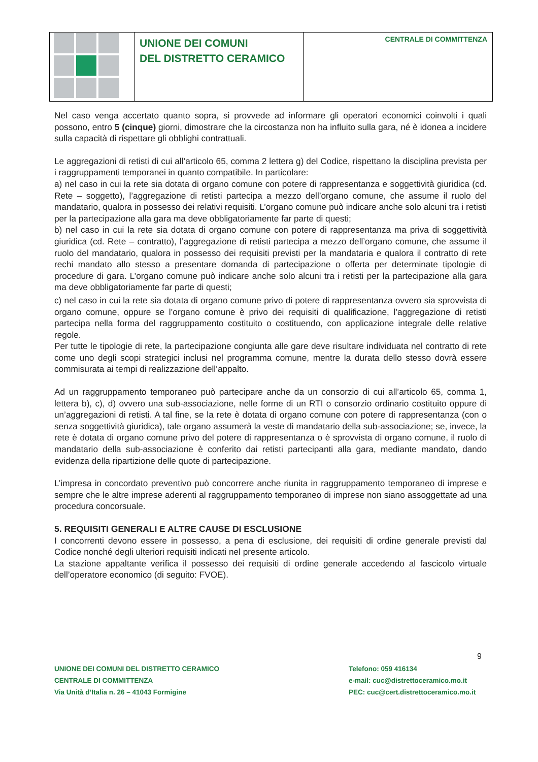UNIONE DEI COMUNI
DEL DISTRETTO CERAMICO
CENTRALE DI COMMITTENZA
Nel caso venga accertato quanto sopra, si provvede ad informare gli operatori economici coinvolti i quali possono, entro 5 (cinque) giorni, dimostrare che la circostanza non ha influito sulla gara, né è idonea a incidere sulla capacità di rispettare gli obblighi contrattuali.
Le aggregazioni di retisti di cui all’articolo 65, comma 2 lettera g) del Codice, rispettano la disciplina prevista per i raggruppamenti temporanei in quanto compatibile. In particolare:
a) nel caso in cui la rete sia dotata di organo comune con potere di rappresentanza e soggettività giuridica (cd. Rete – soggetto), l’aggregazione di retisti partecipa a mezzo dell’organo comune, che assume il ruolo del mandatario, qualora in possesso dei relativi requisiti. L’organo comune può indicare anche solo alcuni tra i retisti per la partecipazione alla gara ma deve obbligatoriamente far parte di questi;
b) nel caso in cui la rete sia dotata di organo comune con potere di rappresentanza ma priva di soggettività giuridica (cd. Rete – contratto), l’aggregazione di retisti partecipa a mezzo dell’organo comune, che assume il ruolo del mandatario, qualora in possesso dei requisiti previsti per la mandataria e qualora il contratto di rete rechi mandato allo stesso a presentare domanda di partecipazione o offerta per determinate tipologie di procedure di gara. L’organo comune può indicare anche solo alcuni tra i retisti per la partecipazione alla gara ma deve obbligatoriamente far parte di questi;
c) nel caso in cui la rete sia dotata di organo comune privo di potere di rappresentanza ovvero sia sprovvista di organo comune, oppure se l’organo comune è privo dei requisiti di qualificazione, l’aggregazione di retisti partecipa nella forma del raggruppamento costituito o costituendo, con applicazione integrale delle relative regole.
Per tutte le tipologie di rete, la partecipazione congiunta alle gare deve risultare individuata nel contratto di rete come uno degli scopi strategici inclusi nel programma comune, mentre la durata dello stesso dovrà essere commisurata ai tempi di realizzazione dell’appalto.
Ad un raggruppamento temporaneo può partecipare anche da un consorzio di cui all’articolo 65, comma 1, lettera b), c), d) ovvero una sub-associazione, nelle forme di un RTI o consorzio ordinario costituito oppure di un’aggregazioni di retisti. A tal fine, se la rete è dotata di organo comune con potere di rappresentanza (con o senza soggettività giuridica), tale organo assumerà la veste di mandatario della sub-associazione; se, invece, la rete è dotata di organo comune privo del potere di rappresentanza o è sprovvista di organo comune, il ruolo di mandatario della sub-associazione è conferito dai retisti partecipanti alla gara, mediante mandato, dando evidenza della ripartizione delle quote di partecipazione.
L’impresa in concordato preventivo può concorrere anche riunita in raggruppamento temporaneo di imprese e sempre che le altre imprese aderenti al raggruppamento temporaneo di imprese non siano assoggettate ad una procedura concorsuale.
5. REQUISITI GENERALI E ALTRE CAUSE DI ESCLUSIONE
I concorrenti devono essere in possesso, a pena di esclusione, dei requisiti di ordine generale previsti dal Codice nonché degli ulteriori requisiti indicati nel presente articolo.
La stazione appaltante verifica il possesso dei requisiti di ordine generale accedendo al fascicolo virtuale dell’operatore economico (di seguito: FVOE).
9
UNIONE DEI COMUNI DEL DISTRETTO CERAMICO
CENTRALE DI COMMITTENZA
Via Unità d’Italia n. 26 – 41043 Formigine
Telefono: 059 416134
e-mail: cuc@distrettoceramico.mo.it
PEC: cuc@cert.distrettoceramico.mo.it